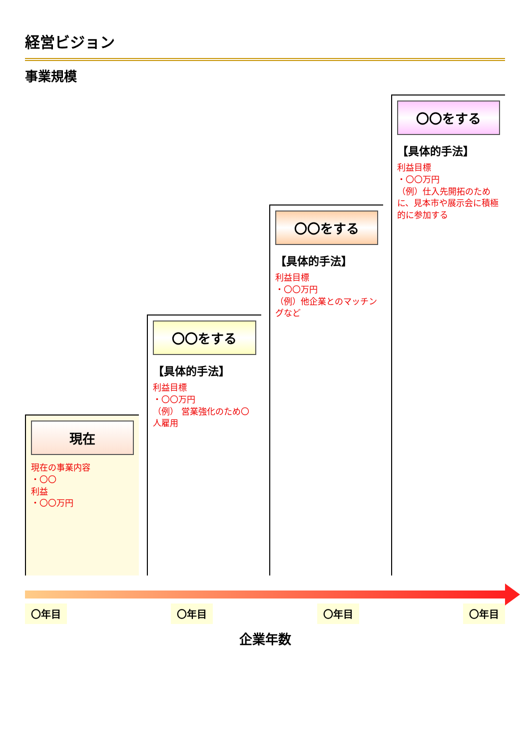経営ビジョン
事業規模
現在
現在の事業内容
・〇〇
利益
・〇〇万円
〇〇をする
【具体的手法】
利益目標
・〇〇万円
（例） 営業強化のため〇人雇用
〇〇をする
【具体的手法】
利益目標
・〇〇万円
（例）他企業とのマッチングなど
〇〇をする
【具体的手法】
利益目標
・〇〇万円
（例）仕入先開拓のために、見本市や展示会に積極的に参加する
〇年目 〇年目 〇年目 〇年目
企業年数